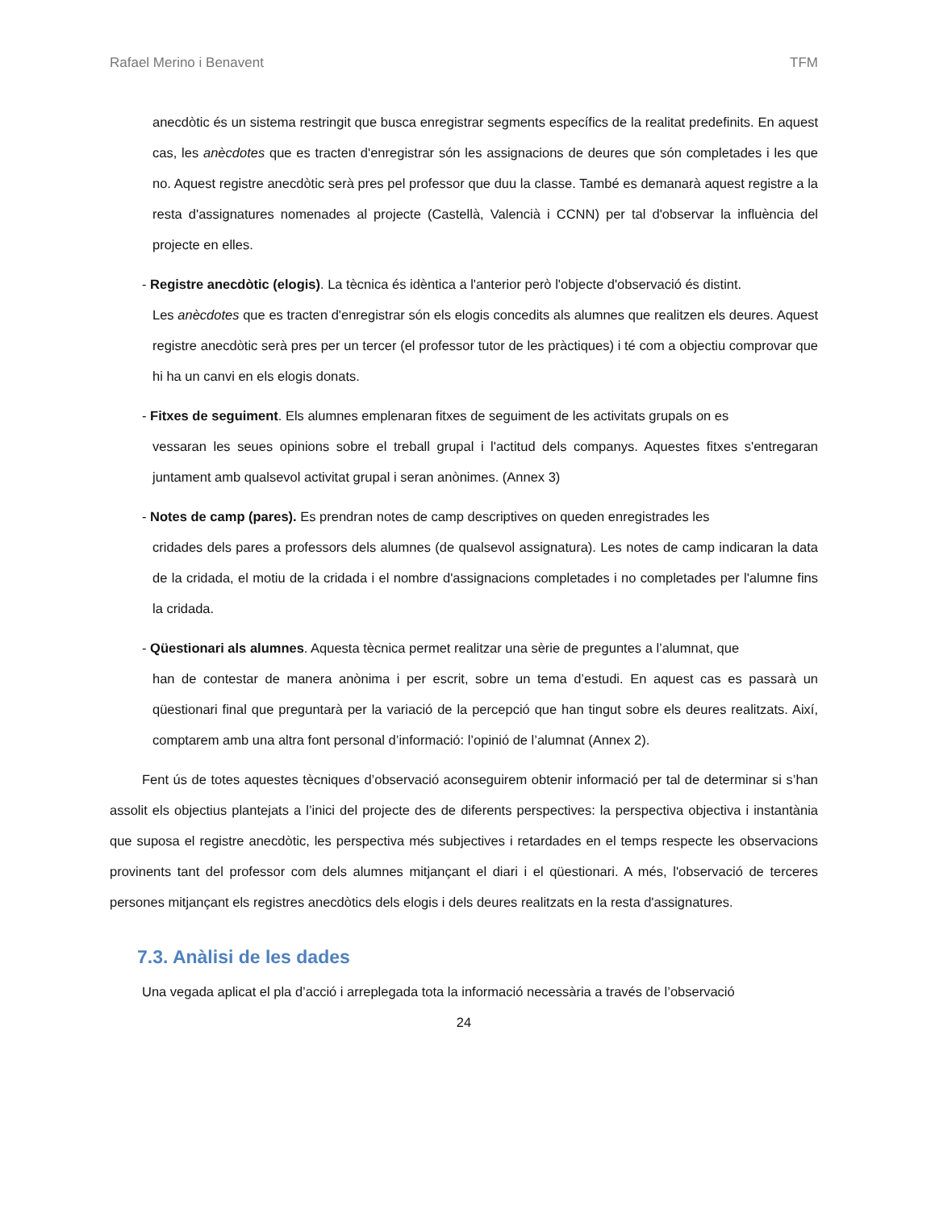Rafael Merino i Benavent TFM
anecdòtic és un sistema restringit que busca enregistrar segments específics de la realitat predefinits. En aquest cas, les anècdotes que es tracten d'enregistrar són les assignacions de deures que són completades i les que no. Aquest registre anecdòtic serà pres pel professor que duu la classe. També es demanarà aquest registre a la resta d'assignatures nomenades al projecte (Castellà, Valencià i CCNN) per tal d'observar la influència del projecte en elles.
- Registre anecdòtic (elogis). La tècnica és idèntica a l'anterior però l'objecte d'observació és distint.
Les anècdotes que es tracten d'enregistrar són els elogis concedits als alumnes que realitzen els deures. Aquest registre anecdòtic serà pres per un tercer (el professor tutor de les pràctiques) i té com a objectiu comprovar que hi ha un canvi en els elogis donats.
- Fitxes de seguiment. Els alumnes emplenaran fitxes de seguiment de les activitats grupals on es
vessaran les seues opinions sobre el treball grupal i l'actitud dels companys. Aquestes fitxes s'entregaran juntament amb qualsevol activitat grupal i seran anònimes. (Annex 3)
- Notes de camp (pares). Es prendran notes de camp descriptives on queden enregistrades les
cridades dels pares a professors dels alumnes (de qualsevol assignatura). Les notes de camp indicaran la data de la cridada, el motiu de la cridada i el nombre d'assignacions completades i no completades per l'alumne fins la cridada.
- Qüestionari als alumnes. Aquesta tècnica permet realitzar una sèrie de preguntes a l’alumnat, que
han de contestar de manera anònima i per escrit, sobre un tema d’estudi. En aquest cas es passarà un qüestionari final que preguntarà per la variació de la percepció que han tingut sobre els deures realitzats. Així, comptarem amb una altra font personal d’informació: l’opinió de l’alumnat (Annex 2).
Fent ús de totes aquestes tècniques d’observació aconseguirem obtenir informació per tal de determinar si s’han assolit els objectius plantejats a l’inici del projecte des de diferents perspectives: la perspectiva objectiva i instantània que suposa el registre anecdòtic, les perspectiva més subjectives i retardades en el temps respecte les observacions provinents tant del professor com dels alumnes mitjançant el diari i el qüestionari. A més, l'observació de terceres persones mitjançant els registres anecdòtics dels elogis i dels deures realitzats en la resta d'assignatures.
7.3. Anàlisi de les dades
Una vegada aplicat el pla d’acció i arreplegada tota la informació necessària a través de l’observació
24